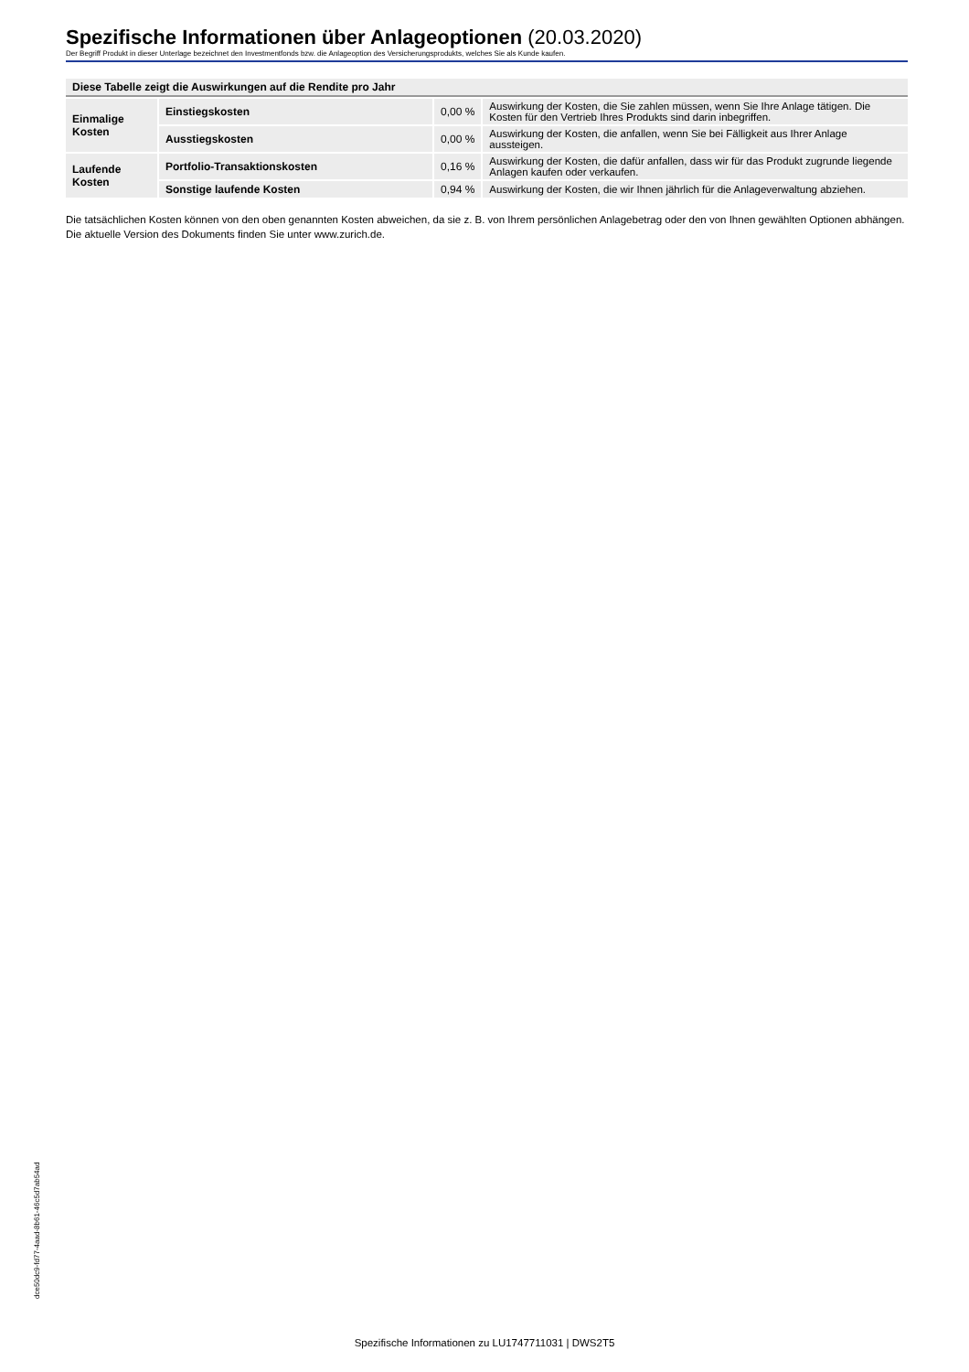Spezifische Informationen über Anlageoptionen (20.03.2020)
Der Begriff Produkt in dieser Unterlage bezeichnet den Investmentfonds bzw. die Anlageoption des Versicherungsprodukts, welches Sie als Kunde kaufen.
| Diese Tabelle zeigt die Auswirkungen auf die Rendite pro Jahr | | | |
| --- | --- | --- | --- |
| Einmalige Kosten | Einstiegskosten | 0,00 % | Auswirkung der Kosten, die Sie zahlen müssen, wenn Sie Ihre Anlage tätigen. Die Kosten für den Vertrieb Ihres Produkts sind darin inbegriffen. |
| | Ausstiegskosten | 0,00 % | Auswirkung der Kosten, die anfallen, wenn Sie bei Fälligkeit aus Ihrer Anlage aussteigen. |
| Laufende Kosten | Portfolio-Transaktionskosten | 0,16 % | Auswirkung der Kosten, die dafür anfallen, dass wir für das Produkt zugrunde liegende Anlagen kaufen oder verkaufen. |
| | Sonstige laufende Kosten | 0,94 % | Auswirkung der Kosten, die wir Ihnen jährlich für die Anlageverwaltung abziehen. |
Die tatsächlichen Kosten können von den oben genannten Kosten abweichen, da sie z. B. von Ihrem persönlichen Anlagebetrag oder den von Ihnen gewählten Optionen abhängen.
Die aktuelle Version des Dokuments finden Sie unter www.zurich.de.
dce50dc9-fd77-4aad-8b61-46c5d7ab54ad
Spezifische Informationen zu LU1747711031 | DWS2T5